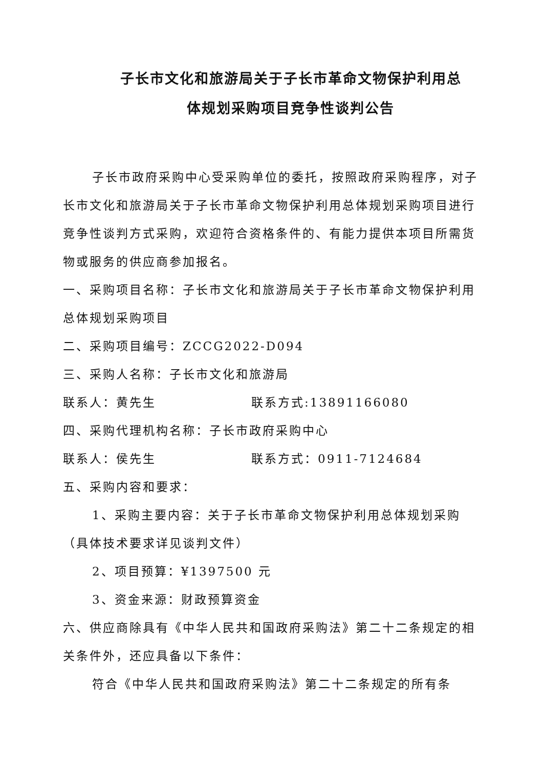子长市文化和旅游局关于子长市革命文物保护利用总
体规划采购项目竞争性谈判公告
子长市政府采购中心受采购单位的委托，按照政府采购程序，对子长市文化和旅游局关于子长市革命文物保护利用总体规划采购项目进行竞争性谈判方式采购，欢迎符合资格条件的、有能力提供本项目所需货物或服务的供应商参加报名。
一、采购项目名称：子长市文化和旅游局关于子长市革命文物保护利用总体规划采购项目
二、采购项目编号：ZCCG2022-D094
三、采购人名称：子长市文化和旅游局
联系人：黄先生 联系方式:13891166080
四、采购代理机构名称：子长市政府采购中心
联系人：侯先生 联系方式：0911-7124684
五、采购内容和要求：
1、采购主要内容：关于子长市革命文物保护利用总体规划采购（具体技术要求详见谈判文件）
2、项目预算：¥1397500 元
3、资金来源：财政预算资金
六、供应商除具有《中华人民共和国政府采购法》第二十二条规定的相关条件外，还应具备以下条件：
符合《中华人民共和国政府采购法》第二十二条规定的所有条